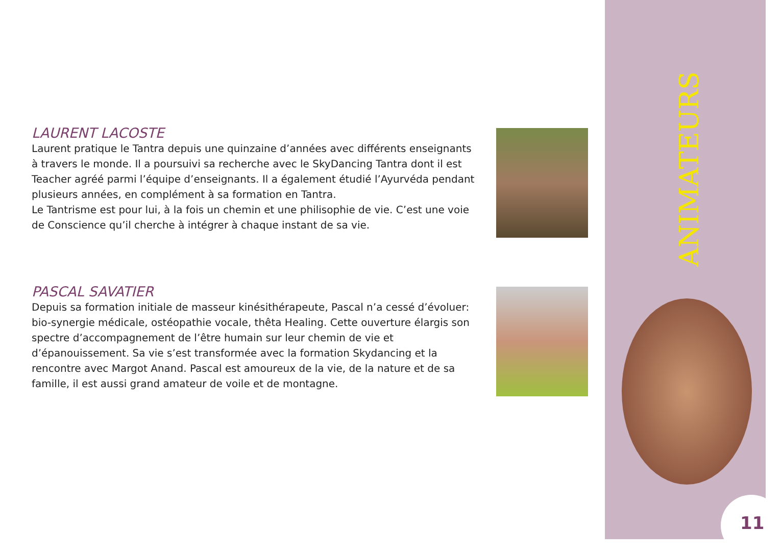LAURENT LACOSTE
Laurent pratique le Tantra depuis une quinzaine d’années avec différents enseignants à travers le monde. Il a poursuivi sa recherche avec le SkyDancing Tantra dont il est Teacher agréé parmi l’équipe d’enseignants. Il a également étudié l’Ayurvéda pendant plusieurs années, en complément à sa formation en Tantra.
Le Tantrisme est pour lui, à la fois un chemin et une philisophie de vie. C’est une voie de Conscience qu’il cherche à intégrer à chaque instant de sa vie.
PASCAL SAVATIER
Depuis sa formation initiale de masseur kinésithérapeute, Pascal n’a cessé d’évoluer: bio-synergie médicale, ostéopathie vocale, thêta Healing. Cette ouverture élargis son spectre d’accompagnement de l’être humain sur leur chemin de vie et d’épanouissement. Sa vie s’est transformée avec la formation Skydancing et la rencontre avec Margot Anand. Pascal est amoureux de la vie, de la nature et de sa famille, il est aussi grand amateur de voile et de montagne.
ANIMATEURS
11